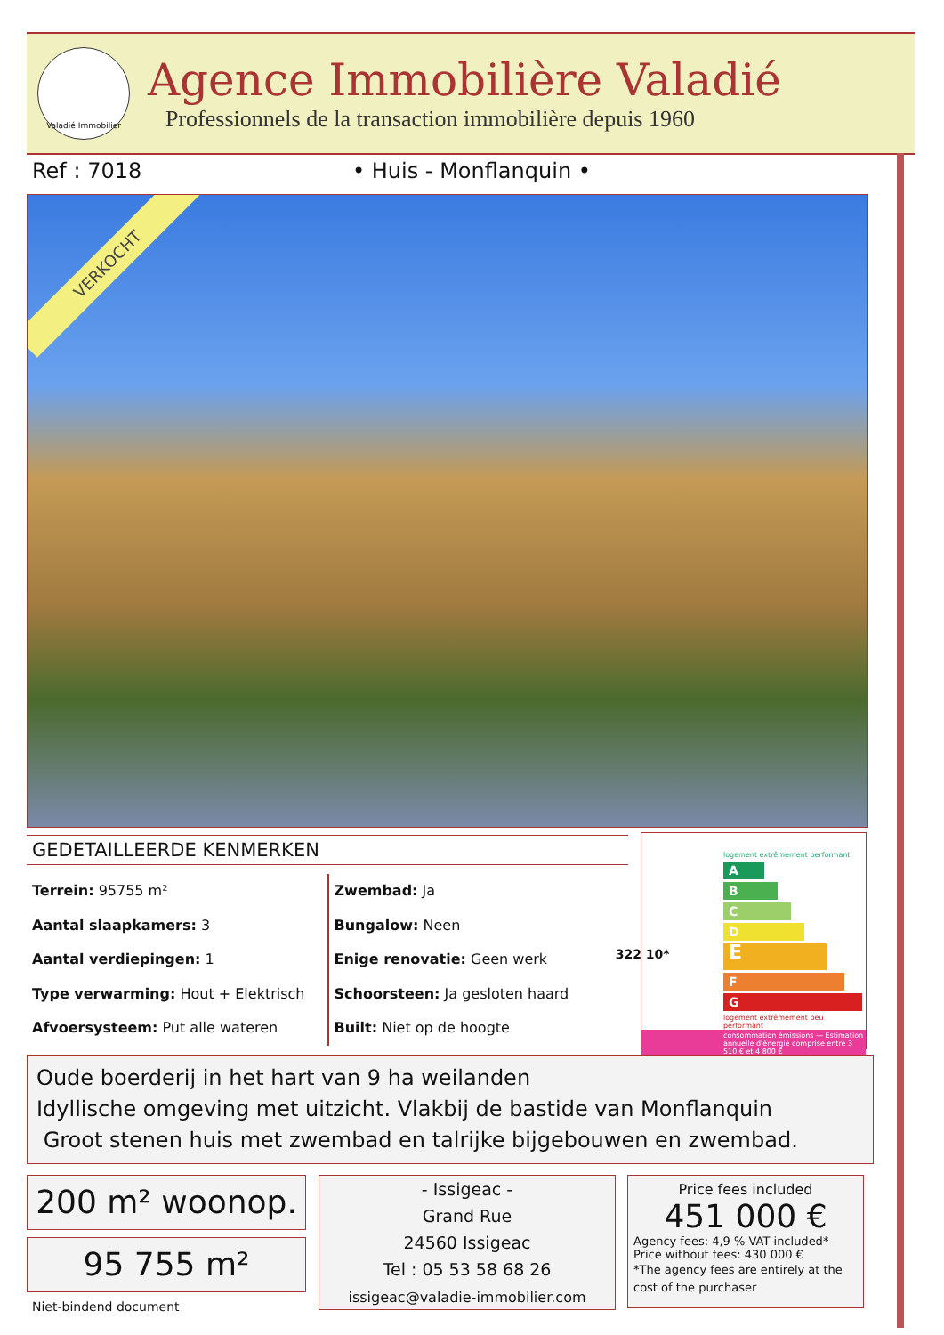Valadié Immobilier
Agence Immobilière Valadié
Professionnels de la transaction immobilière depuis 1960
Ref : 7018 • Huis - Monflanquin •
VERKOCHT
GEDETAILLEERDE KENMERKEN
Terrein: 95755 m²
Aantal slaapkamers: 3
Aantal verdiepingen: 1
Type verwarming: Hout + Elektrisch
Afvoersysteem: Put alle wateren
Zwembad: Ja
Bungalow: Neen
Enige renovatie: Geen werk
Schoorsteen: Ja gesloten haard
Built: Niet op de hoogte
logement extrêmement performant
A
B
C
D
E 322 10*
F
G
logement extrêmement peu performant
consommation émissions — Estimation annuelle d'énergie comprise entre 3 510 € et 4 800 €
Oude boerderij in het hart van 9 ha weilanden
Idyllische omgeving met uitzicht. Vlakbij de bastide van Monflanquin
Groot stenen huis met zwembad en talrijke bijgebouwen en zwembad.
200 m² woonop.
95 755 m²
Niet-bindend document
- Issigeac -
Grand Rue
24560 Issigeac
Tel : 05 53 58 68 26
issigeac@valadie-immobilier.com
Price fees included
451 000 €
Agency fees: 4,9 % VAT included*
Price without fees: 430 000 €
*The agency fees are entirely at the cost of the purchaser